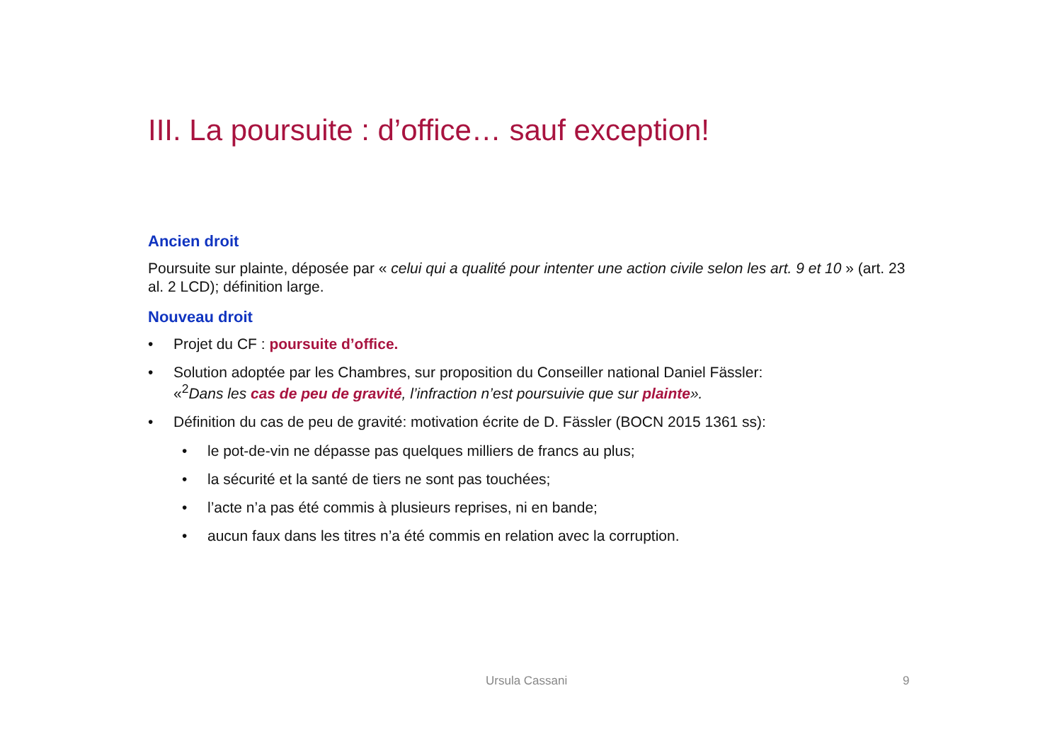III. La poursuite : d’office… sauf exception!
Ancien droit
Poursuite sur plainte, déposée par « celui qui a qualité pour intenter une action civile selon les art. 9 et 10 » (art. 23 al. 2 LCD); définition large.
Nouveau droit
• Projet du CF : poursuite d’office.
• Solution adoptée par les Chambres, sur proposition du Conseiller national Daniel Fässler:
«<sup>2</sup>Dans les cas de peu de gravité, l’infraction n’est poursuivie que sur plainte».
• Définition du cas de peu de gravité: motivation écrite de D. Fässler (BOCN 2015 1361 ss):
• le pot-de-vin ne dépasse pas quelques milliers de francs au plus;
• la sécurité et la santé de tiers ne sont pas touchées;
• l’acte n’a pas été commis à plusieurs reprises, ni en bande;
• aucun faux dans les titres n’a été commis en relation avec la corruption.
Ursula Cassani 9